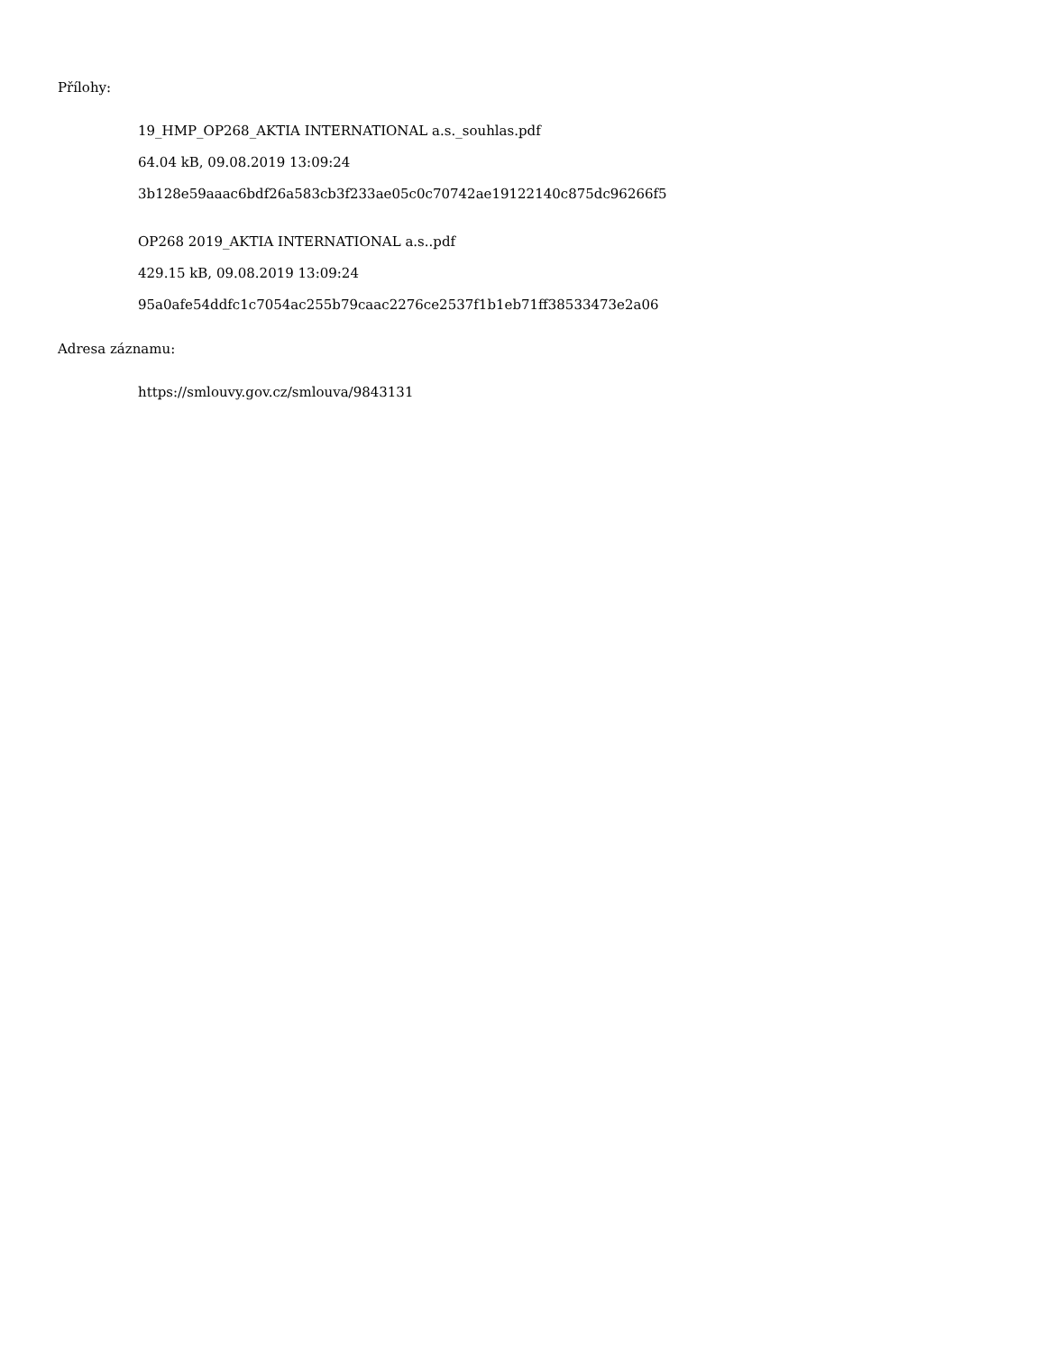Přílohy:
19_HMP_OP268_AKTIA INTERNATIONAL a.s._souhlas.pdf
64.04 kB, 09.08.2019 13:09:24
3b128e59aaac6bdf26a583cb3f233ae05c0c70742ae19122140c875dc96266f5
OP268 2019_AKTIA INTERNATIONAL a.s..pdf
429.15 kB, 09.08.2019 13:09:24
95a0afe54ddfc1c7054ac255b79caac2276ce2537f1b1eb71ff38533473e2a06
Adresa záznamu:
https://smlouvy.gov.cz/smlouva/9843131